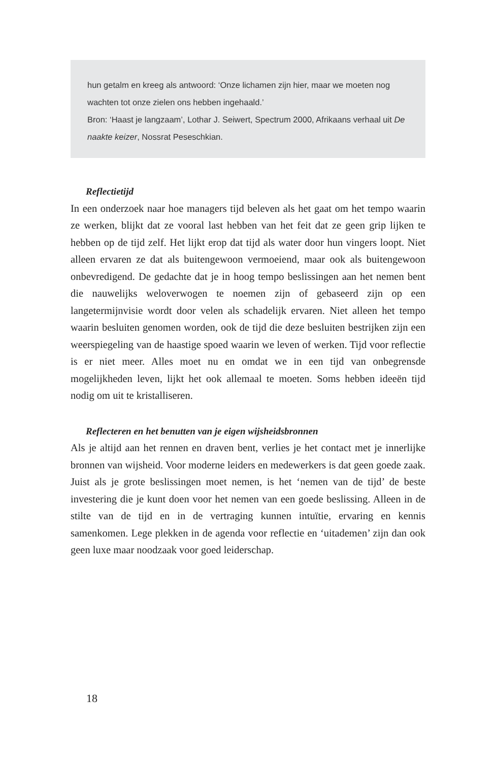hun getalm en kreeg als antwoord: ‘Onze lichamen zijn hier, maar we moeten nog wachten tot onze zielen ons hebben ingehaald.’
Bron: ‘Haast je langzaam’, Lothar J. Seiwert, Spectrum 2000, Afrikaans verhaal uit De naakte keizer, Nossrat Peseschkian.
Reflectietijd
In een onderzoek naar hoe managers tijd beleven als het gaat om het tempo waarin ze werken, blijkt dat ze vooral last hebben van het feit dat ze geen grip lijken te hebben op de tijd zelf. Het lijkt erop dat tijd als water door hun vingers loopt. Niet alleen ervaren ze dat als buitengewoon vermoeiend, maar ook als buitengewoon onbevredigend. De gedachte dat je in hoog tempo beslissingen aan het nemen bent die nauwelijks weloverwogen te noemen zijn of gebaseerd zijn op een langetermijnvisie wordt door velen als schadelijk ervaren. Niet alleen het tempo waarin besluiten genomen worden, ook de tijd die deze besluiten bestrijken zijn een weerspiegeling van de haastige spoed waarin we leven of werken. Tijd voor reflectie is er niet meer. Alles moet nu en omdat we in een tijd van onbegrensde mogelijkheden leven, lijkt het ook allemaal te moeten. Soms hebben ideeën tijd nodig om uit te kristalliseren.
Reflecteren en het benutten van je eigen wijsheidsbronnen
Als je altijd aan het rennen en draven bent, verlies je het contact met je innerlijke bronnen van wijsheid. Voor moderne leiders en medewerkers is dat geen goede zaak. Juist als je grote beslissingen moet nemen, is het ‘nemen van de tijd’ de beste investering die je kunt doen voor het nemen van een goede beslissing. Alleen in de stilte van de tijd en in de vertraging kunnen intuïtie, ervaring en kennis samenkomen. Lege plekken in de agenda voor reflectie en ‘uitademen’ zijn dan ook geen luxe maar noodzaak voor goed leiderschap.
18